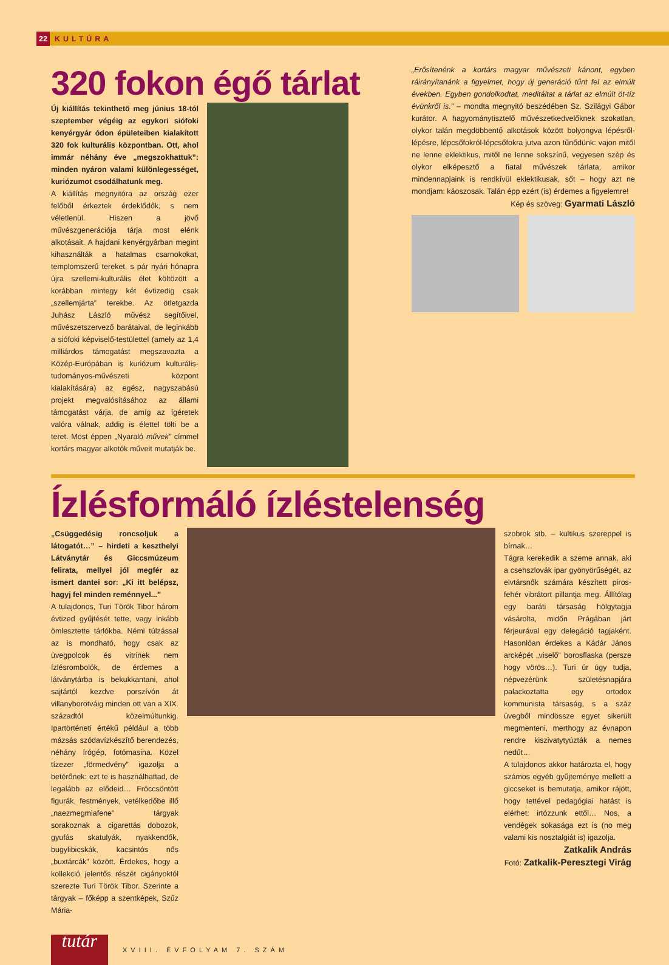22 KULTÚRA
320 fokon égő tárlat
Új kiállítás tekinthető meg június 18-tól szeptember végéig az egykori siófoki kenyérgyár ódon épületeiben kialakított 320 fok kulturális központban. Ott, ahol immár néhány éve „megszokhattuk”: minden nyáron valami különlegességet, kuriózumot csodálhatunk meg.
A kiállítás megnyitóra az ország ezer felőből érkeztek érdeklődők, s nem véletlenül. Hiszen a jövő művészgenerációja tárja most elénk alkotásait. A hajdani kenyérgyárban megint kihasználták a hatalmas csarnokokat, templomszerű tereket, s pár nyári hónapra újra szellemi-kulturális élet költözött a korábban mintegy két évtizedig csak „szellemjárta” terekbe. Az ötletgazda Juhász László művész segítőivel, művészetszervező barátaival, de leginkább a siófoki képviselő-testülettel (amely az 1,4 milliárdos támogatást megszavazta a Közép-Európában is kuriózum kulturális-tudományos-művészeti központ kialakítására) az egész, nagyszabású projekt megvalósításához az állami támogatást várja, de amíg az ígéretek valóra válnak, addig is élettel tölti be a teret. Most éppen „Nyaraló művek” címmel kortárs magyar alkotók műveit mutatják be.
„Erősítenénk a kortárs magyar művészeti kánont, egyben ráirányítanánk a figyelmet, hogy új generáció tűnt fel az elmúlt években. Egyben gondolkodtat, meditáltat a tárlat az elmúlt öt-tíz évünkről is.” – mondta megnyitó beszédében Sz. Szilágyi Gábor kurátor. A hagyománytisztelő művészetkedvelőknek szokatlan, olykor talán megdöbbentő alkotások között bolyongva lépésről-lépésre, lépcsőfokról-lépcsőfokra jutva azon tűnődünk: vajon mitől ne lenne eklektikus, mitől ne lenne sokszínű, vegyesen szép és olykor elképesztő a fiatal művészek tárlata, amikor mindennapjaink is rendkívül eklektikusak, sőt – hogy azt ne mondjam: káoszosak. Talán épp ezért (is) érdemes a figyelemre!
Kép és szöveg: Gyarmati László
Ízlésformáló ízléstelenség
„Csüggedésig roncsoljuk a látogatót…” – hirdeti a keszthelyi Látványtár és Giccsmúzeum felirata, mellyel jól megfér az ismert dantei sor: „Ki itt belépsz, hagyj fel minden reménnyel...”
A tulajdonos, Turi Török Tibor három évtized gyűjtését tette, vagy inkább ömlesztette tárlókba. Némi túlzással az is mondható, hogy csak az üvegpolcok és vitrinek nem ízlésrombolók, de érdemes a látványtárba is bekukkantani, ahol sajtártól kezdve porszívón át villanyborotváig minden ott van a XIX. századtól közelmúltunkig. Ipartörténeti értékű például a több mázsás szódavízkészítő berendezés, néhány írógép, fotómasina. Közel tízezer „förmedvény” igazolja a betérőnek: ezt te is használhattad, de legalább az elődeid… Fröccsöntött figurák, festmények, vetélkedőbe illő „naezmegmiafene” tárgyak sorakoznak a cigarettás dobozok, gyufás skatulyák, nyakkendők, bugylibicskák, kacsintós nős „buxtárcák” között. Érdekes, hogy a kollekció jelentős részét cigányoktól szerezte Turi Török Tibor. Szerinte a tárgyak – főképp a szentképek, Szűz Mária-
szobrok stb. – kultikus szereppel is bírnak…
Tágra kerekedik a szeme annak, aki a csehszlovák ipar gyönyörűségét, az elvtársnők számára készített piros-fehér vibrátort pillantja meg. Állítólag egy baráti társaság hölgytagja vásárolta, midőn Prágában járt férjeurával egy delegáció tagjaként. Hasonlóan érdekes a Kádár János arcképét „viselő” borosflaska (persze hogy vörös…). Turi úr úgy tudja, népvezérünk születésnapjára palackoztatta egy ortodox kommunista társaság, s a száz üvegből mindössze egyet sikerült megmenteni, merthogy az évnapon rendre kiszivatytyúzták a nemes nedűt…
A tulajdonos akkor határozta el, hogy számos egyéb gyűjteménye mellett a giccseket is bemutatja, amikor rájött, hogy tettével pedagógiai hatást is elérhet: irtózzunk ettől… Nos, a vendégek sokasága ezt is (no meg valami kis nosztalgiát is) igazolja.
Zatkalik András
Fotó: Zatkalik-Peresztegi Virág
tutár
XVIII. ÉVFOLYAM 7. SZÁM